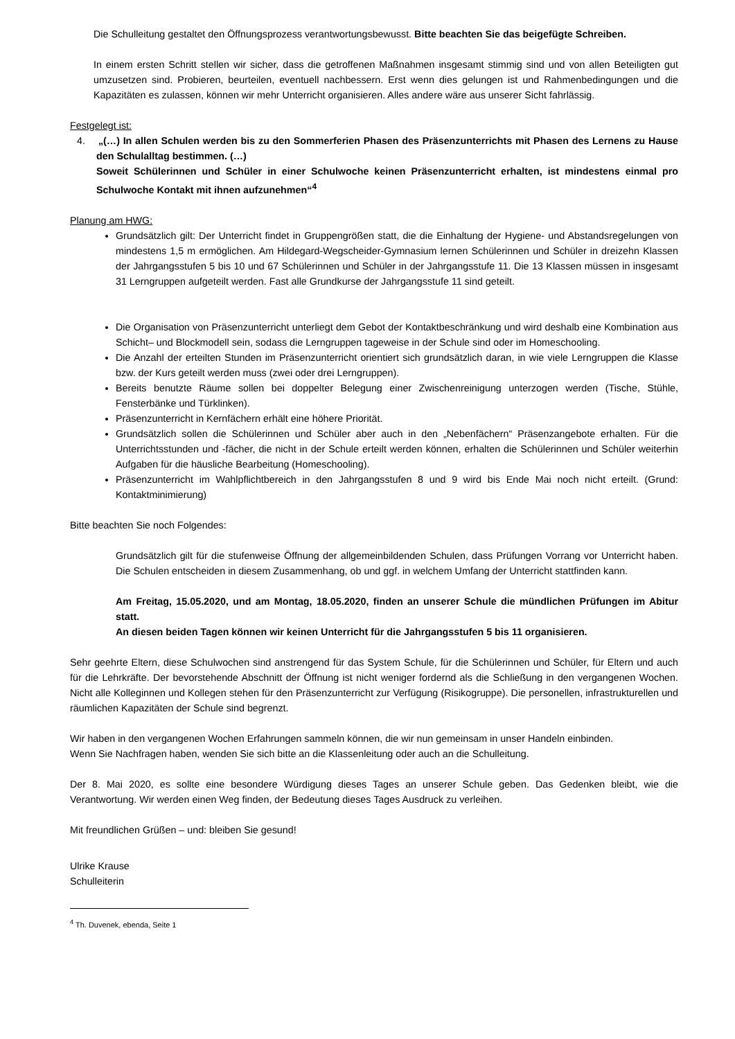Die Schulleitung gestaltet den Öffnungsprozess verantwortungsbewusst. Bitte beachten Sie das beigefügte Schreiben.
In einem ersten Schritt stellen wir sicher, dass die getroffenen Maßnahmen insgesamt stimmig sind und von allen Beteiligten gut umzusetzen sind. Probieren, beurteilen, eventuell nachbessern. Erst wenn dies gelungen ist und Rahmenbedingungen und die Kapazitäten es zulassen, können wir mehr Unterricht organisieren. Alles andere wäre aus unserer Sicht fahrlässig.
Festgelegt ist:
4. „(…) In allen Schulen werden bis zu den Sommerferien Phasen des Präsenzunterrichts mit Phasen des Lernens zu Hause den Schulalltag bestimmen. (…)
Soweit Schülerinnen und Schüler in einer Schulwoche keinen Präsenzunterricht erhalten, ist mindestens einmal pro Schulwoche Kontakt mit ihnen aufzunehmen“<sup>4</sup>
Planung am HWG:
Grundsätzlich gilt: Der Unterricht findet in Gruppengrößen statt, die die Einhaltung der Hygiene- und Abstandsregelungen von mindestens 1,5 m ermöglichen. Am Hildegard-Wegscheider-Gymnasium lernen Schülerinnen und Schüler in dreizehn Klassen der Jahrgangsstufen 5 bis 10 und 67 Schülerinnen und Schüler in der Jahrgangsstufe 11. Die 13 Klassen müssen in insgesamt 31 Lerngruppen aufgeteilt werden. Fast alle Grundkurse der Jahrgangsstufe 11 sind geteilt.
Die Organisation von Präsenzunterricht unterliegt dem Gebot der Kontaktbeschränkung und wird deshalb eine Kombination aus Schicht– und Blockmodell sein, sodass die Lerngruppen tageweise in der Schule sind oder im Homeschooling.
Die Anzahl der erteilten Stunden im Präsenzunterricht orientiert sich grundsätzlich daran, in wie viele Lerngruppen die Klasse bzw. der Kurs geteilt werden muss (zwei oder drei Lerngruppen).
Bereits benutzte Räume sollen bei doppelter Belegung einer Zwischenreinigung unterzogen werden (Tische, Stühle, Fensterbänke und Türklinken).
Präsenzunterricht in Kernfächern erhält eine höhere Priorität.
Grundsätzlich sollen die Schülerinnen und Schüler aber auch in den „Nebenfächern“ Präsenzangebote erhalten. Für die Unterrichtsstunden und -fächer, die nicht in der Schule erteilt werden können, erhalten die Schülerinnen und Schüler weiterhin Aufgaben für die häusliche Bearbeitung (Homeschooling).
Präsenzunterricht im Wahlpflichtbereich in den Jahrgangsstufen 8 und 9 wird bis Ende Mai noch nicht erteilt. (Grund: Kontaktminimierung)
Bitte beachten Sie noch Folgendes:
Grundsätzlich gilt für die stufenweise Öffnung der allgemeinbildenden Schulen, dass Prüfungen Vorrang vor Unterricht haben. Die Schulen entscheiden in diesem Zusammenhang, ob und ggf. in welchem Umfang der Unterricht stattfinden kann.
Am Freitag, 15.05.2020, und am Montag, 18.05.2020, finden an unserer Schule die mündlichen Prüfungen im Abitur statt.
An diesen beiden Tagen können wir keinen Unterricht für die Jahrgangsstufen 5 bis 11 organisieren.
Sehr geehrte Eltern, diese Schulwochen sind anstrengend für das System Schule, für die Schülerinnen und Schüler, für Eltern und auch für die Lehrkräfte. Der bevorstehende Abschnitt der Öffnung ist nicht weniger fordernd als die Schließung in den vergangenen Wochen. Nicht alle Kolleginnen und Kollegen stehen für den Präsenzunterricht zur Verfügung (Risikogruppe). Die personellen, infrastrukturellen und räumlichen Kapazitäten der Schule sind begrenzt.
Wir haben in den vergangenen Wochen Erfahrungen sammeln können, die wir nun gemeinsam in unser Handeln einbinden.
Wenn Sie Nachfragen haben, wenden Sie sich bitte an die Klassenleitung oder auch an die Schulleitung.
Der 8. Mai 2020, es sollte eine besondere Würdigung dieses Tages an unserer Schule geben. Das Gedenken bleibt, wie die Verantwortung. Wir werden einen Weg finden, der Bedeutung dieses Tages Ausdruck zu verleihen.
Mit freundlichen Grüßen – und: bleiben Sie gesund!
Ulrike Krause
Schulleiterin
<sup>4</sup> Th. Duvenek, ebenda, Seite 1